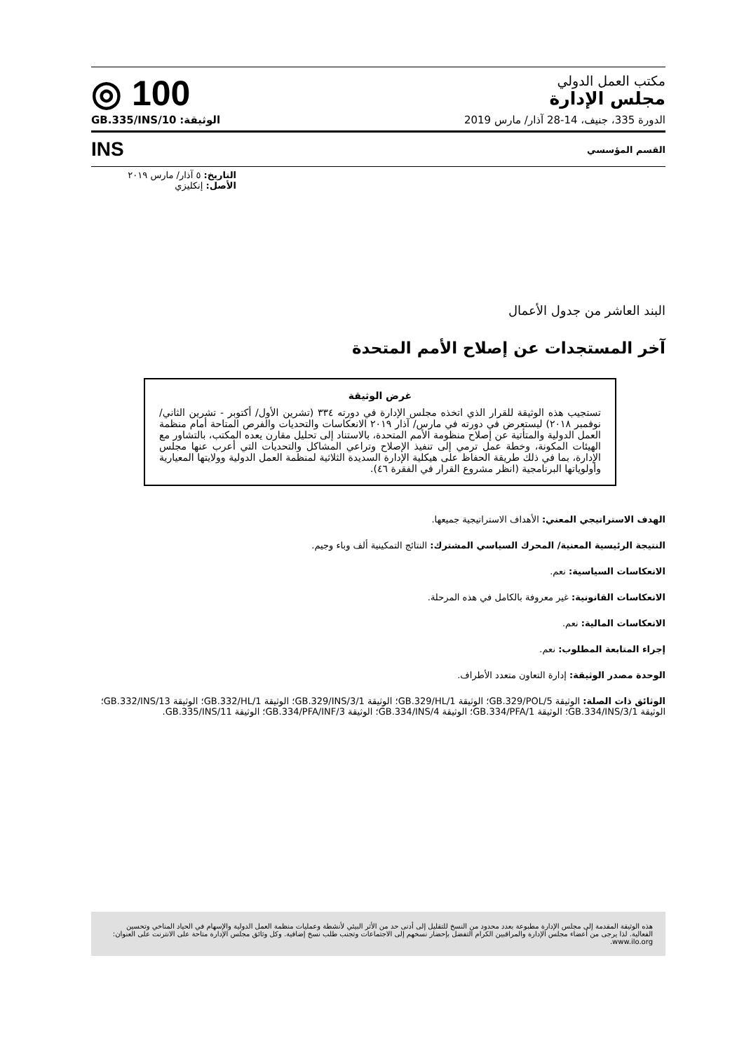مكتب العمل الدولي
مجلس الإدارة
◎ 100
الدورة 335، جنيف، 14-28 آذار/ مارس 2019 الوثيقة: GB.335/INS/10
القسم المؤسسي INS
التاريخ: ٥ آذار/ مارس ٢٠١٩
الأصل: إنكليزي
البند العاشر من جدول الأعمال
آخر المستجدات عن إصلاح الأمم المتحدة
غرض الوثيقة
تستجيب هذه الوثيقة للقرار الذي اتخذه مجلس الإدارة في دورته ٣٣٤ (تشرين الأول/ أكتوبر - تشرين الثاني/ نوفمبر ٢٠١٨) ليستعرض في دورته في مارس/ آذار ٢٠١٩ الانعكاسات والتحديات والفرص المتاحة أمام منظمة العمل الدولية والمتأتية عن إصلاح منظومة الأمم المتحدة، بالاستناد إلى تحليل مقارن يعده المكتب، بالتشاور مع الهيئات المكونة، وخطة عمل ترمي إلى تنفيذ الإصلاح وتراعي المشاكل والتحديات التي أعرب عنها مجلس الإدارة، بما في ذلك طريقة الحفاظ على هيكلية الإدارة السديدة الثلاثية لمنظمة العمل الدولية وولايتها المعيارية وأولوياتها البرنامجية (انظر مشروع القرار في الفقرة ٤٦).
الهدف الاستراتيجي المعني: الأهداف الاستراتيجية جميعها.
النتيجة الرئيسية المعنية/ المحرك السياسي المشترك: النتائج التمكينية ألف وباء وجيم.
الانعكاسات السياسية: نعم.
الانعكاسات القانونية: غير معروفة بالكامل في هذه المرحلة.
الانعكاسات المالية: نعم.
إجراء المتابعة المطلوب: نعم.
الوحدة مصدر الوثيقة: إدارة التعاون متعدد الأطراف.
الوثائق ذات الصلة: الوثيقة GB.329/POL/5؛ الوثيقة GB.329/HL/1؛ الوثيقة GB.329/INS/3/1؛ الوثيقة GB.332/HL/1؛ الوثيقة GB.332/INS/13؛ الوثيقة GB.334/INS/3/1؛ الوثيقة GB.334/PFA/1؛ الوثيقة GB.334/INS/4؛ الوثيقة GB.334/PFA/INF/3؛ الوثيقة GB.335/INS/11.
هذه الوثيقة المقدمة إلى مجلس الإدارة مطبوعة بعدد محدود من النسخ للتقليل إلى أدنى حد من الأثر البيئي لأنشطة وعمليات منظمة العمل الدولية والإسهام في الحياد المناخي وتحسين الفعالية. لذا يرجى من أعضاء مجلس الإدارة والمراقبين الكرام التفضل بإحضار نسخهم إلى الاجتماعات وتجنب طلب نسخ إضافية. وكل وثائق مجلس الإدارة متاحة على الانترنت على العنوان: www.ilo.org.